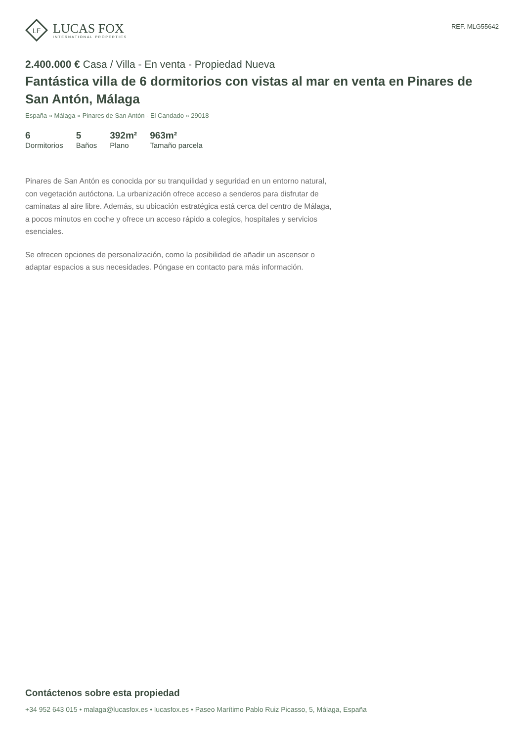LF
LUCAS FOX
INTERNATIONAL PROPERTIES
REF. MLG55642
2.400.000 € Casa / Villa - En venta - Propiedad Nueva
Fantástica villa de 6 dormitorios con vistas al mar en venta en Pinares de San Antón, Málaga
España » Málaga » Pinares de San Antón - El Candado » 29018
6
Dormitorios
5
Baños
392m²
Plano
963m²
Tamaño parcela
Pinares de San Antón es conocida por su tranquilidad y seguridad en un entorno natural, con vegetación autóctona. La urbanización ofrece acceso a senderos para disfrutar de caminatas al aire libre. Además, su ubicación estratégica está cerca del centro de Málaga, a pocos minutos en coche y ofrece un acceso rápido a colegios, hospitales y servicios esenciales.
Se ofrecen opciones de personalización, como la posibilidad de añadir un ascensor o adaptar espacios a sus necesidades. Póngase en contacto para más información.
Contáctenos sobre esta propiedad
+34 952 643 015 • malaga@lucasfox.es • lucasfox.es • Paseo Marítimo Pablo Ruiz Picasso, 5, Málaga, España